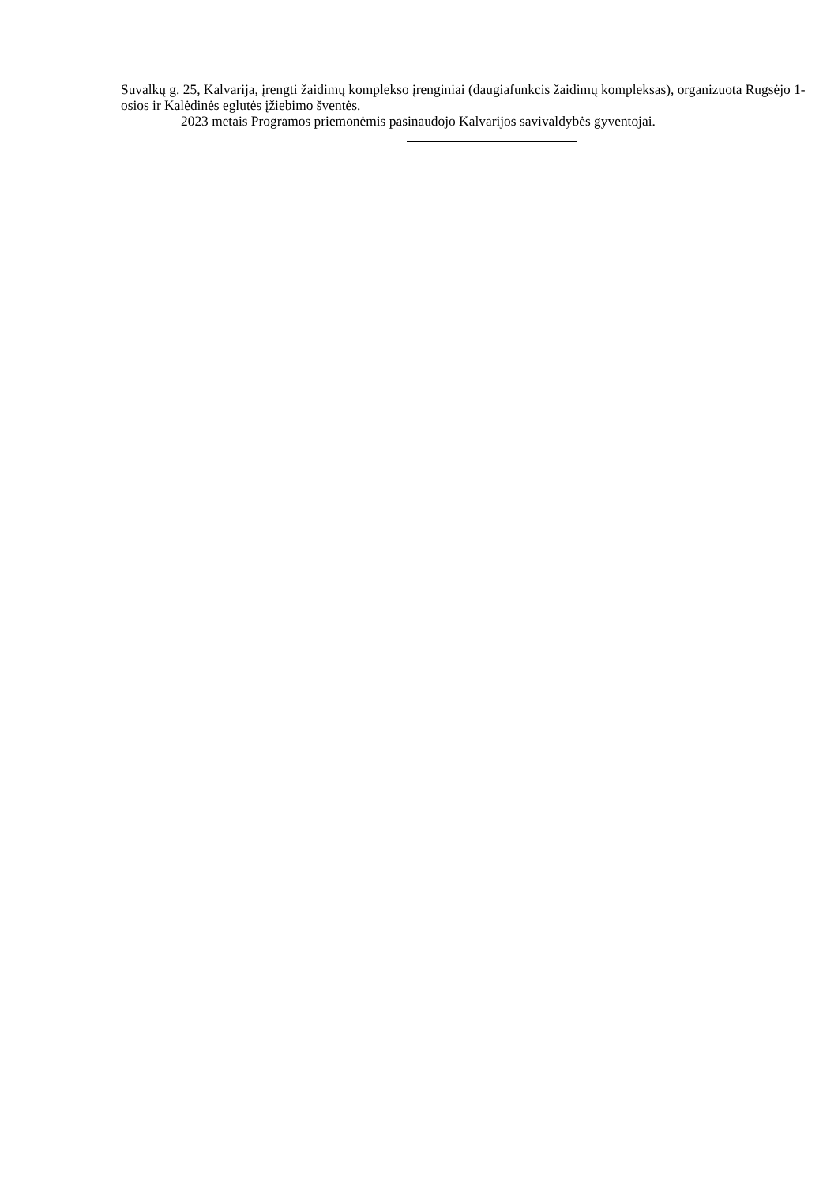Suvalkų g. 25, Kalvarija, įrengti žaidimų komplekso įrenginiai (daugiafunkcis žaidimų kompleksas), organizuota Rugsėjo 1-osios ir Kalėdinės eglutės įžiebimo šventės.
2023 metais Programos priemonėmis pasinaudojo Kalvarijos savivaldybės gyventojai.